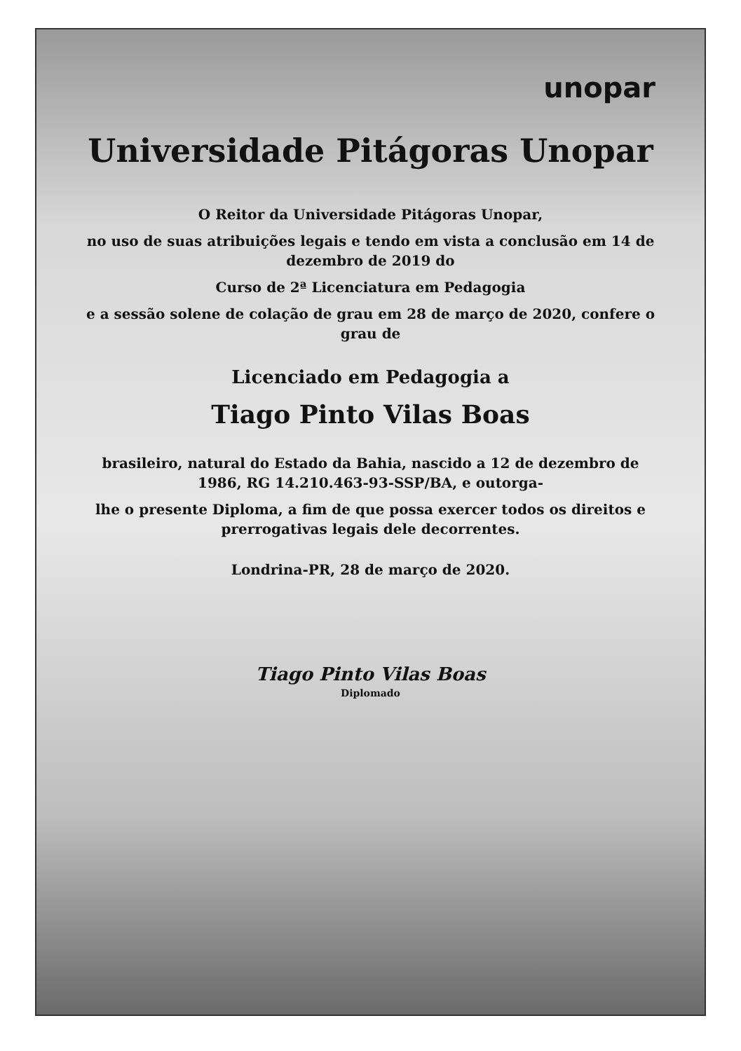unopar
Universidade Pitágoras Unopar
O Reitor da Universidade Pitágoras Unopar,
no uso de suas atribuições legais e tendo em vista a conclusão em 14 de dezembro de 2019 do
Curso de 2ª Licenciatura em Pedagogia
e a sessão solene de colação de grau em 28 de março de 2020, confere o grau de
Licenciado em Pedagogia a
Tiago Pinto Vilas Boas
brasileiro, natural do Estado da Bahia, nascido a 12 de dezembro de 1986, RG 14.210.463-93-SSP/BA, e outorga-
lhe o presente Diploma, a fim de que possa exercer todos os direitos e prerrogativas legais dele decorrentes.
Londrina-PR, 28 de março de 2020.
Tiago Pinto Vilas Boas
Diplomado